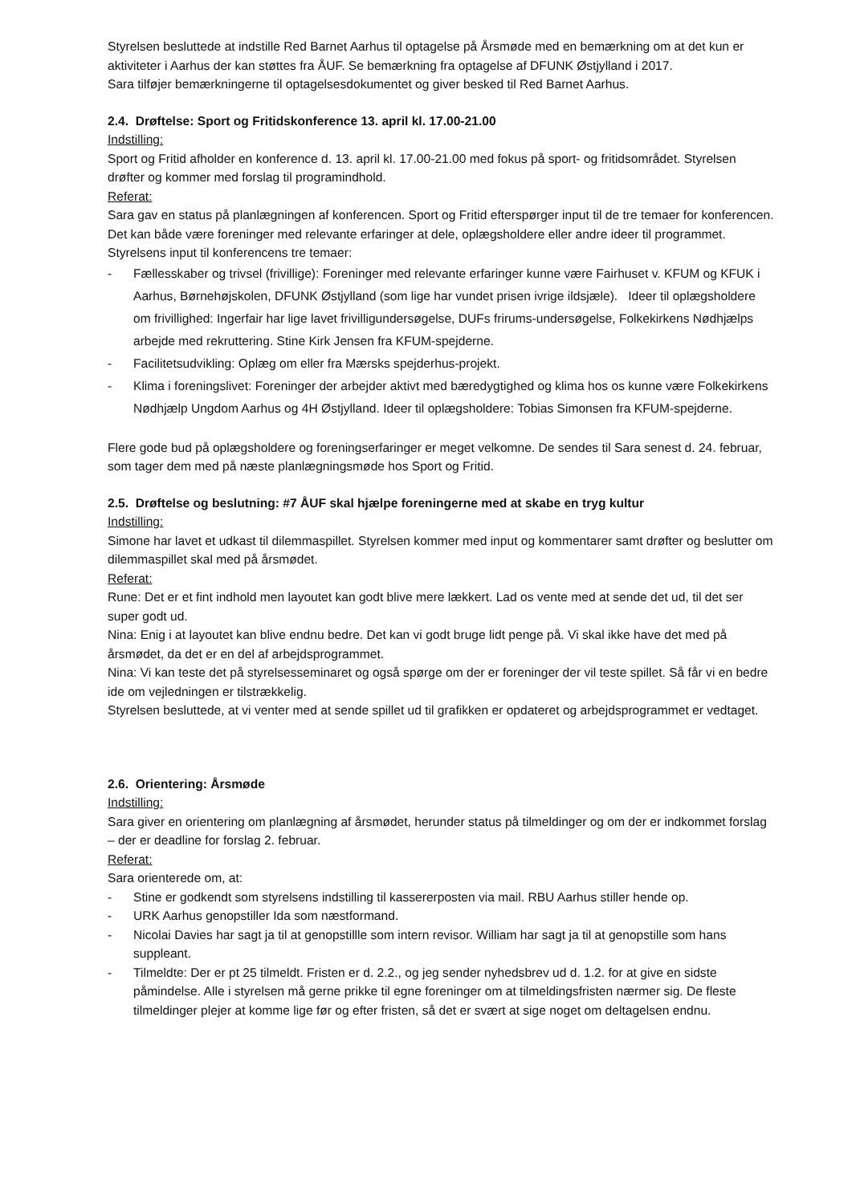Styrelsen besluttede at indstille Red Barnet Aarhus til optagelse på Årsmøde med en bemærkning om at det kun er aktiviteter i Aarhus der kan støttes fra ÅUF. Se bemærkning fra optagelse af DFUNK Østjylland i 2017.
Sara tilføjer bemærkningerne til optagelsesdokumentet og giver besked til Red Barnet Aarhus.
2.4. Drøftelse: Sport og Fritidskonference 13. april kl. 17.00-21.00
Indstilling:
Sport og Fritid afholder en konference d. 13. april kl. 17.00-21.00 med fokus på sport- og fritidsområdet. Styrelsen drøfter og kommer med forslag til programindhold.
Referat:
Sara gav en status på planlægningen af konferencen. Sport og Fritid efterspørger input til de tre temaer for konferencen. Det kan både være foreninger med relevante erfaringer at dele, oplægsholdere eller andre ideer til programmet.
Styrelsens input til konferencens tre temaer:
- Fællesskaber og trivsel (frivillige): Foreninger med relevante erfaringer kunne være Fairhuset v. KFUM og KFUK i Aarhus, Børnehøjskolen, DFUNK Østjylland (som lige har vundet prisen ivrige ildsjæle). Ideer til oplægsholdere om frivillighed: Ingerfair har lige lavet frivilligundersøgelse, DUFs frirums-undersøgelse, Folkekirkens Nødhjælps arbejde med rekruttering. Stine Kirk Jensen fra KFUM-spejderne.
- Facilitetsudvikling: Oplæg om eller fra Mærsks spejderhus-projekt.
- Klima i foreningslivet: Foreninger der arbejder aktivt med bæredygtighed og klima hos os kunne være Folkekirkens Nødhjælp Ungdom Aarhus og 4H Østjylland. Ideer til oplægsholdere: Tobias Simonsen fra KFUM-spejderne.
Flere gode bud på oplægsholdere og foreningserfaringer er meget velkomne. De sendes til Sara senest d. 24. februar, som tager dem med på næste planlægningsmøde hos Sport og Fritid.
2.5. Drøftelse og beslutning: #7 ÅUF skal hjælpe foreningerne med at skabe en tryg kultur
Indstilling:
Simone har lavet et udkast til dilemmaspillet. Styrelsen kommer med input og kommentarer samt drøfter og beslutter om dilemmaspillet skal med på årsmødet.
Referat:
Rune: Det er et fint indhold men layoutet kan godt blive mere lækkert. Lad os vente med at sende det ud, til det ser super godt ud.
Nina: Enig i at layoutet kan blive endnu bedre. Det kan vi godt bruge lidt penge på. Vi skal ikke have det med på årsmødet, da det er en del af arbejdsprogrammet.
Nina: Vi kan teste det på styrelsesseminaret og også spørge om der er foreninger der vil teste spillet. Så får vi en bedre ide om vejledningen er tilstrækkelig.
Styrelsen besluttede, at vi venter med at sende spillet ud til grafikken er opdateret og arbejdsprogrammet er vedtaget.
2.6. Orientering: Årsmøde
Indstilling:
Sara giver en orientering om planlægning af årsmødet, herunder status på tilmeldinger og om der er indkommet forslag – der er deadline for forslag 2. februar.
Referat:
Sara orienterede om, at:
- Stine er godkendt som styrelsens indstilling til kassererposten via mail. RBU Aarhus stiller hende op.
- URK Aarhus genopstiller Ida som næstformand.
- Nicolai Davies har sagt ja til at genopstillle som intern revisor. William har sagt ja til at genopstille som hans suppleant.
- Tilmeldte: Der er pt 25 tilmeldt. Fristen er d. 2.2., og jeg sender nyhedsbrev ud d. 1.2. for at give en sidste påmindelse. Alle i styrelsen må gerne prikke til egne foreninger om at tilmeldingsfristen nærmer sig. De fleste tilmeldinger plejer at komme lige før og efter fristen, så det er svært at sige noget om deltagelsen endnu.